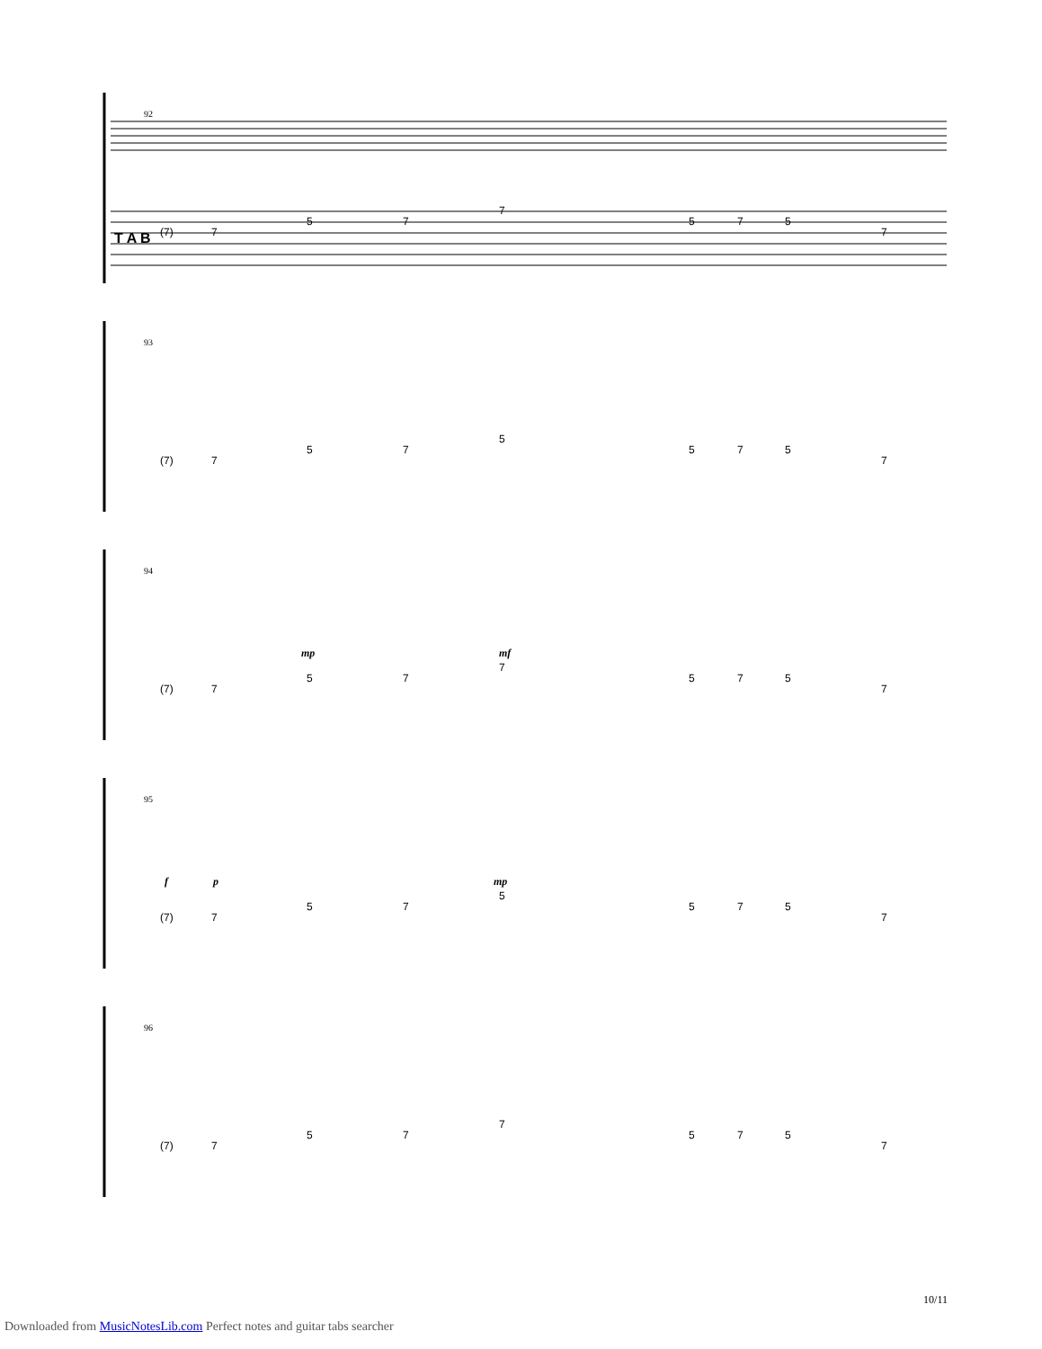92
T A B
(7)
7
5
7
7
5
7
5
7
93
(7)
7
5
7
5
5
7
5
7
94
mp
mf
(7)
7
5
7
7
5
7
5
7
95
f
p
mp
(7)
7
5
7
5
5
7
5
7
96
(7)
7
5
7
7
5
7
5
7
10/11
Downloaded from MusicNotesLib.com Perfect notes and guitar tabs searcher